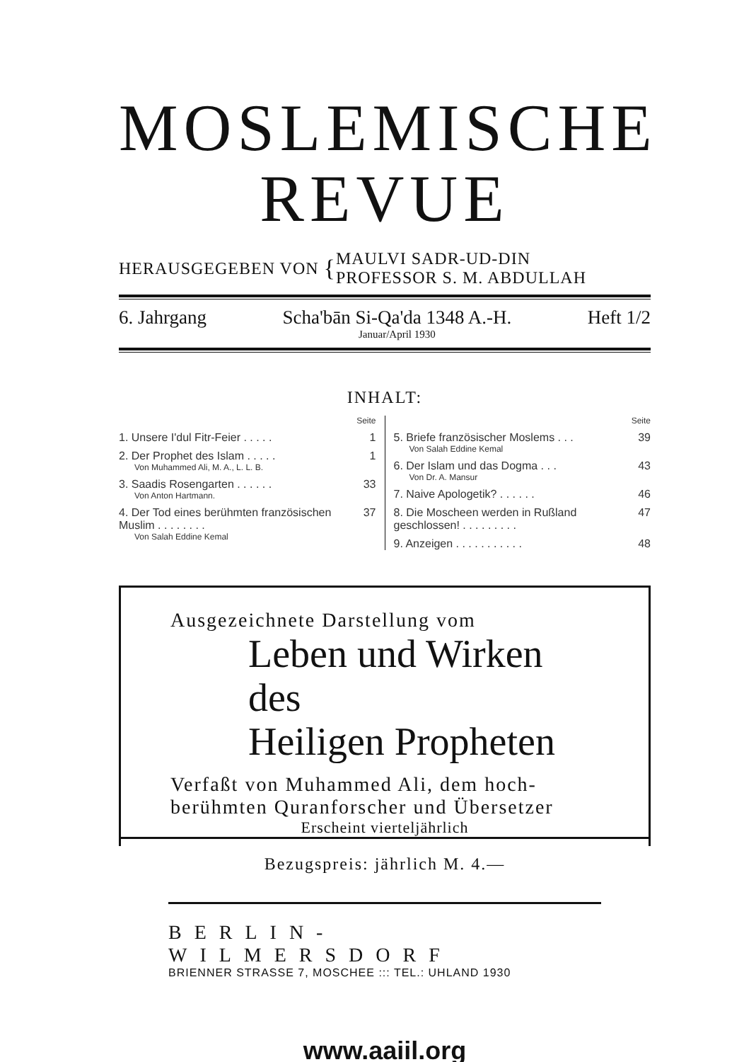MOSLEMISCHE
REVUE
HERAUSGEGEBEN VON { MAULVI SADR-UD-DIN
PROFESSOR S. M. ABDULLAH
6. Jahrgang Scha'bān Si-Qa'da 1348 A.-H.
Januar/April 1930 Heft 1/2
INHALT:
Seite
1. Unsere I'dul Fitr-Feier . . . . . 1
2. Der Prophet des Islam . . . . . 1
Von Muhammed Ali, M. A., L. L. B.
3. Saadis Rosengarten . . . . . . 33
Von Anton Hartmann.
4. Der Tod eines berühmten französischen Muslim . . . . . . . . 37
Von Salah Eddine Kemal
Seite
5. Briefe französischer Moslems . . . 39
Von Salah Eddine Kemal
6. Der Islam und das Dogma . . . 43
Von Dr. A. Mansur
7. Naive Apologetik? . . . . . . 46
8. Die Moscheen werden in Rußland geschlossen! . . . . . . . . . 47
9. Anzeigen . . . . . . . . . . . 48
Ausgezeichnete Darstellung vom
Leben und Wirken des
Heiligen Propheten
Verfaßt von Muhammed Ali, dem hoch-
berühmten Quranforscher und Übersetzer
Erscheint vierteljährlich
Bezugspreis: jährlich M. 4.—
BERLIN-WILMERSDORF
BRIENNER STRASSE 7, MOSCHEE ::: TEL.: UHLAND 1930
www.aaiil.org